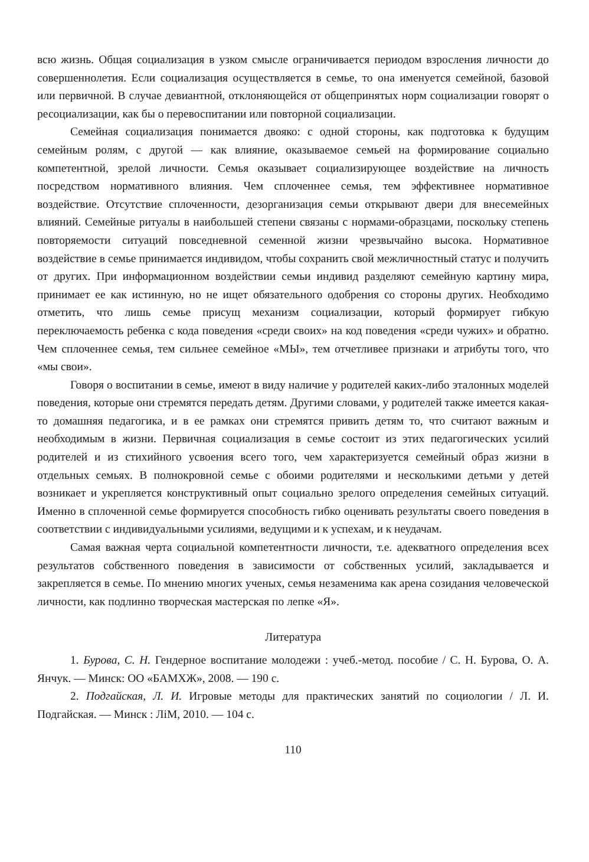всю жизнь. Общая социализация в узком смысле ограничивается периодом взросления личности до совершеннолетия. Если социализация осуществляется в семье, то она именуется семейной, базовой или первичной. В случае девиантной, отклоняющейся от общепринятых норм социализации говорят о ресоциализации, как бы о перевоспитании или повторной социализации.
Семейная социализация понимается двояко: с одной стороны, как подготовка к будущим семейным ролям, с другой — как влияние, оказываемое семьей на формирование социально компетентной, зрелой личности. Семья оказывает социализирующее воздействие на личность посредством нормативного влияния. Чем сплоченнее семья, тем эффективнее нормативное воздействие. Отсутствие сплоченности, дезорганизация семьи открывают двери для внесемейных влияний. Семейные ритуалы в наибольшей степени связаны с нормами-образцами, поскольку степень повторяемости ситуаций повседневной семенной жизни чрезвычайно высока. Нормативное воздействие в семье принимается индивидом, чтобы сохранить свой межличностный статус и получить от других. При информационном воздействии семьи индивид разделяют семейную картину мира, принимает ее как истинную, но не ищет обязательного одобрения со стороны других. Необходимо отметить, что лишь семье присущ механизм социализации, который формирует гибкую переключаемость ребенка с кода поведения «среди своих» на код поведения «среди чужих» и обратно. Чем сплоченнее семья, тем сильнее семейное «МЫ», тем отчетливее признаки и атрибуты того, что «мы свои».
Говоря о воспитании в семье, имеют в виду наличие у родителей каких-либо эталонных моделей поведения, которые они стремятся передать детям. Другими словами, у родителей также имеется какая-то домашняя педагогика, и в ее рамках они стремятся привить детям то, что считают важным и необходимым в жизни. Первичная социализация в семье состоит из этих педагогических усилий родителей и из стихийного усвоения всего того, чем характеризуется семейный образ жизни в отдельных семьях. В полнокровной семье с обоими родителями и несколькими детьми у детей возникает и укрепляется конструктивный опыт социально зрелого определения семейных ситуаций. Именно в сплоченной семье формируется способность гибко оценивать результаты своего поведения в соответствии с индивидуальными усилиями, ведущими и к успехам, и к неудачам.
Самая важная черта социальной компетентности личности, т.е. адекватного определения всех результатов собственного поведения в зависимости от собственных усилий, закладывается и закрепляется в семье. По мнению многих ученых, семья незаменима как арена созидания человеческой личности, как подлинно творческая мастерская по лепке «Я».
Литература
1. Бурова, С. Н. Гендерное воспитание молодежи : учеб.-метод. пособие / С. Н. Бурова, О. А. Янчук. — Минск: ОО «БАМХЖ», 2008. — 190 с.
2. Подгайская, Л. И. Игровые методы для практических занятий по социологии / Л. И. Подгайская. — Минск : ЛіМ, 2010. — 104 с.
110